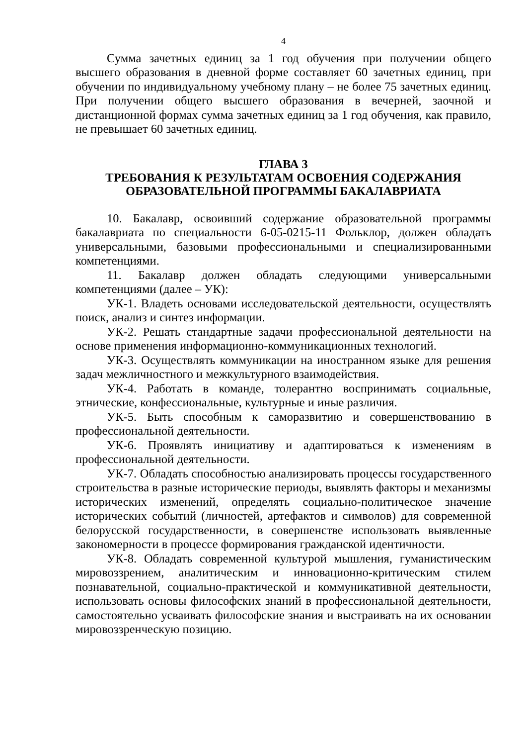4
Сумма зачетных единиц за 1 год обучения при получении общего высшего образования в дневной форме составляет 60 зачетных единиц, при обучении по индивидуальному учебному плану – не более 75 зачетных единиц. При получении общего высшего образования в вечерней, заочной и дистанционной формах сумма зачетных единиц за 1 год обучения, как правило, не превышает 60 зачетных единиц.
ГЛАВА 3
ТРЕБОВАНИЯ К РЕЗУЛЬТАТАМ ОСВОЕНИЯ СОДЕРЖАНИЯ ОБРАЗОВАТЕЛЬНОЙ ПРОГРАММЫ БАКАЛАВРИАТА
10. Бакалавр, освоивший содержание образовательной программы бакалавриата по специальности 6-05-0215-11 Фольклор, должен обладать универсальными, базовыми профессиональными и специализированными компетенциями.
11. Бакалавр должен обладать следующими универсальными компетенциями (далее – УК):
УК-1. Владеть основами исследовательской деятельности, осуществлять поиск, анализ и синтез информации.
УК-2. Решать стандартные задачи профессиональной деятельности на основе применения информационно-коммуникационных технологий.
УК-3. Осуществлять коммуникации на иностранном языке для решения задач межличностного и межкультурного взаимодействия.
УК-4. Работать в команде, толерантно воспринимать социальные, этнические, конфессиональные, культурные и иные различия.
УК-5. Быть способным к саморазвитию и совершенствованию в профессиональной деятельности.
УК-6. Проявлять инициативу и адаптироваться к изменениям в профессиональной деятельности.
УК-7. Обладать способностью анализировать процессы государственного строительства в разные исторические периоды, выявлять факторы и механизмы исторических изменений, определять социально-политическое значение исторических событий (личностей, артефактов и символов) для современной белорусской государственности, в совершенстве использовать выявленные закономерности в процессе формирования гражданской идентичности.
УК-8. Обладать современной культурой мышления, гуманистическим мировоззрением, аналитическим и инновационно-критическим стилем познавательной, социально-практической и коммуникативной деятельности, использовать основы философских знаний в профессиональной деятельности, самостоятельно усваивать философские знания и выстраивать на их основании мировоззренческую позицию.